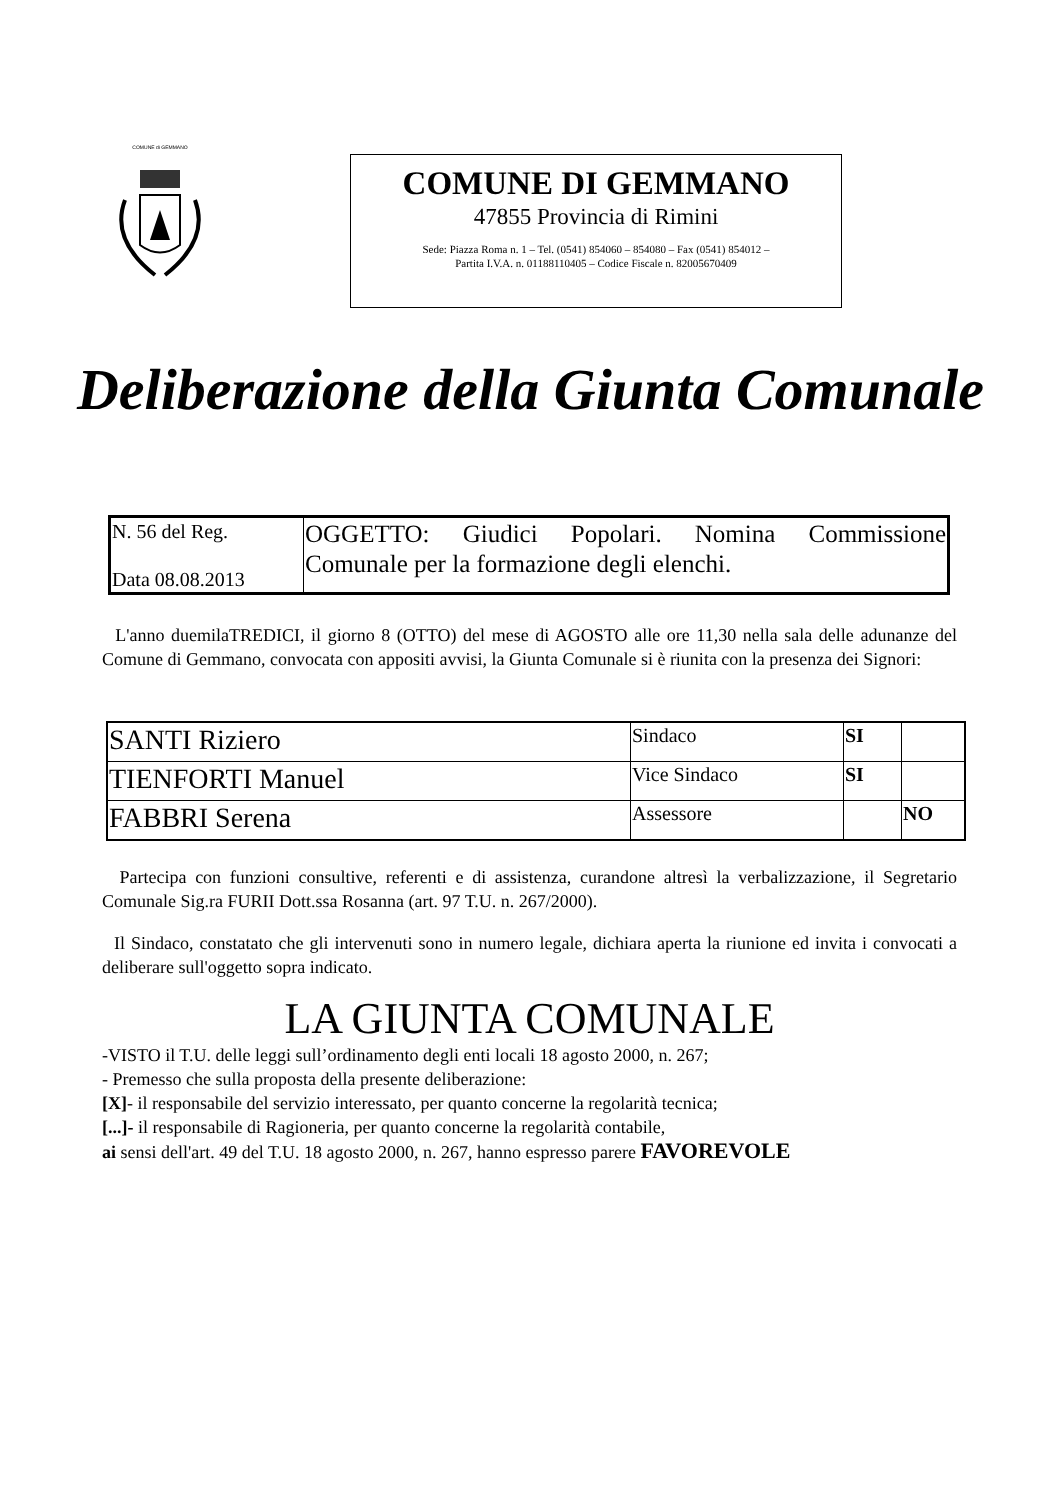COMUNE di GEMMANO
COMUNE DI GEMMANO
47855 Provincia di Rimini
Sede: Piazza Roma n. 1 – Tel. (0541) 854060 – 854080 – Fax (0541) 854012 –
Partita I.V.A. n. 01188110405 – Codice Fiscale n. 82005670409
Deliberazione della Giunta Comunale
| N. 56 del Reg. Data 08.08.2013 | OGGETTO: Giudici Popolari. Nomina Commissione Comunale per la formazione degli elenchi. |
L'anno duemilaTREDICI, il giorno 8 (OTTO) del mese di AGOSTO alle ore 11,30 nella sala delle adunanze del Comune di Gemmano, convocata con appositi avvisi, la Giunta Comunale si è riunita con la presenza dei Signori:
| SANTI Riziero | Sindaco | SI | |
| TIENFORTI Manuel | Vice Sindaco | SI | |
| FABBRI Serena | Assessore | | NO |
Partecipa con funzioni consultive, referenti e di assistenza, curandone altresì la verbalizzazione, il Segretario Comunale Sig.ra FURII Dott.ssa Rosanna (art. 97 T.U. n. 267/2000).
Il Sindaco, constatato che gli intervenuti sono in numero legale, dichiara aperta la riunione ed invita i convocati a deliberare sull'oggetto sopra indicato.
LA GIUNTA COMUNALE
-VISTO il T.U. delle leggi sull’ordinamento degli enti locali 18 agosto 2000, n. 267;
- Premesso che sulla proposta della presente deliberazione:
[X]- il responsabile del servizio interessato, per quanto concerne la regolarità tecnica;
[...]- il responsabile di Ragioneria, per quanto concerne la regolarità contabile,
ai sensi dell'art. 49 del T.U. 18 agosto 2000, n. 267, hanno espresso parere FAVOREVOLE